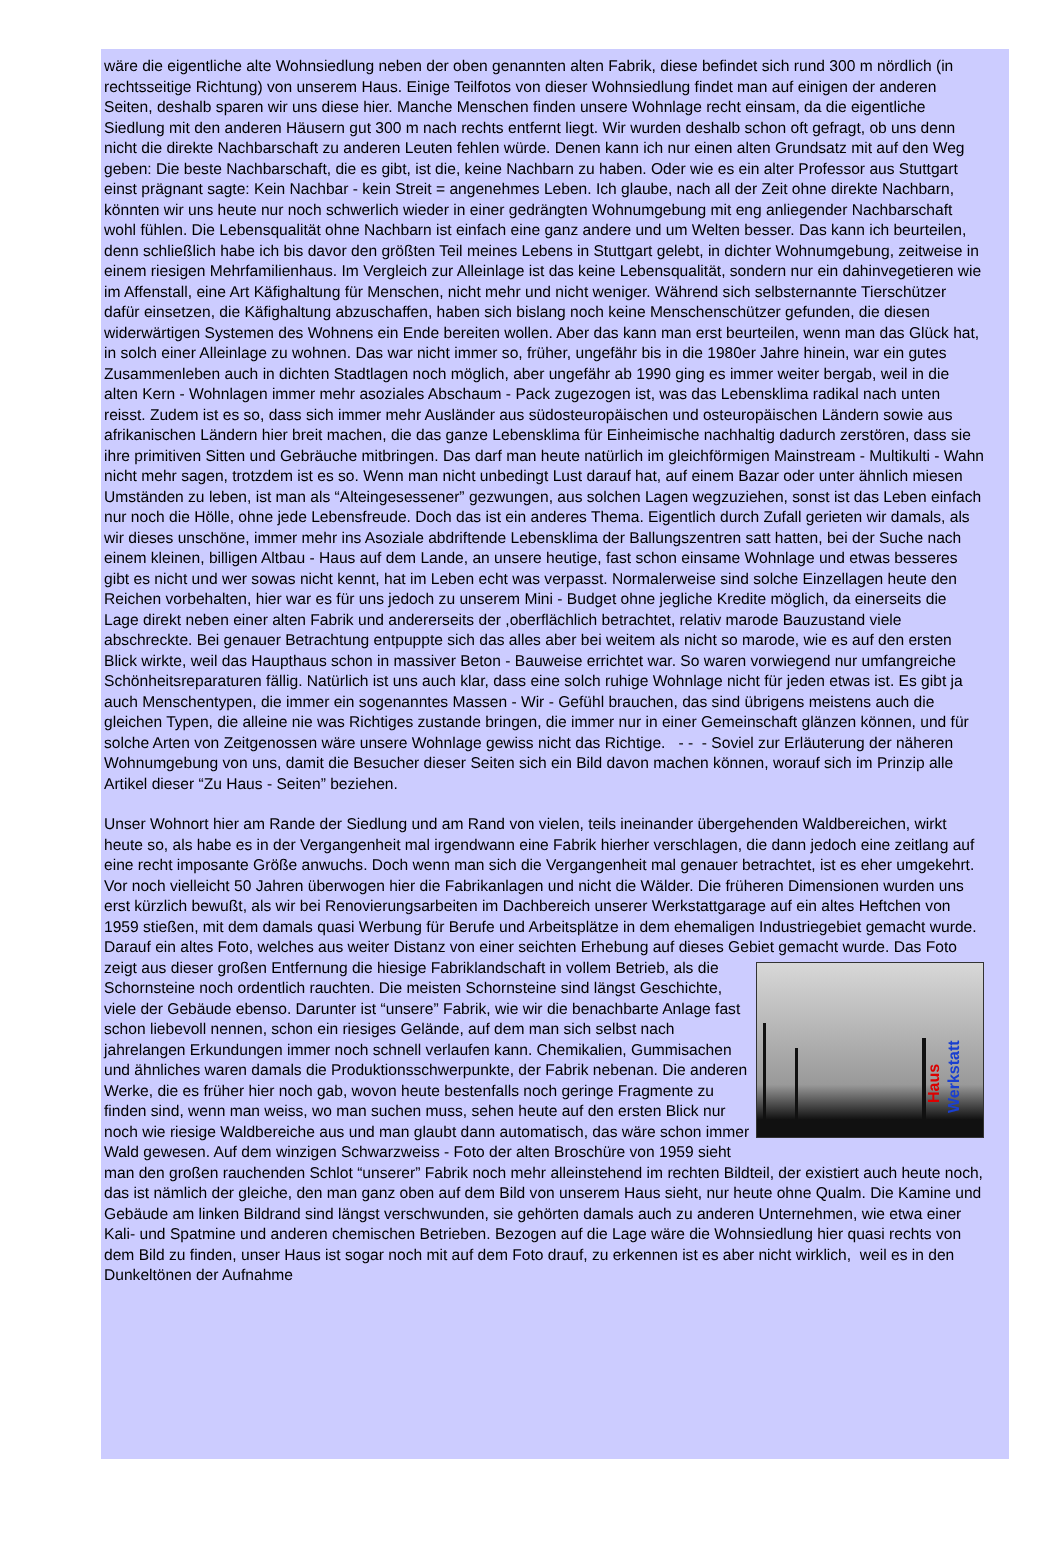wäre die eigentliche alte Wohnsiedlung neben der oben genannten alten Fabrik, diese befindet sich rund 300 m nördlich (in rechtsseitige Richtung) von unserem Haus. Einige Teilfotos von dieser Wohnsiedlung findet man auf einigen der anderen Seiten, deshalb sparen wir uns diese hier. Manche Menschen finden unsere Wohnlage recht einsam, da die eigentliche Siedlung mit den anderen Häusern gut 300 m nach rechts entfernt liegt. Wir wurden deshalb schon oft gefragt, ob uns denn nicht die direkte Nachbarschaft zu anderen Leuten fehlen würde. Denen kann ich nur einen alten Grundsatz mit auf den Weg geben: Die beste Nachbarschaft, die es gibt, ist die, keine Nachbarn zu haben. Oder wie es ein alter Professor aus Stuttgart einst prägnant sagte: Kein Nachbar - kein Streit = angenehmes Leben. Ich glaube, nach all der Zeit ohne direkte Nachbarn, könnten wir uns heute nur noch schwerlich wieder in einer gedrängten Wohnumgebung mit eng anliegender Nachbarschaft wohl fühlen. Die Lebensqualität ohne Nachbarn ist einfach eine ganz andere und um Welten besser. Das kann ich beurteilen, denn schließlich habe ich bis davor den größten Teil meines Lebens in Stuttgart gelebt, in dichter Wohnumgebung, zeitweise in einem riesigen Mehrfamilienhaus. Im Vergleich zur Alleinlage ist das keine Lebensqualität, sondern nur ein dahinvegetieren wie im Affenstall, eine Art Käfighaltung für Menschen, nicht mehr und nicht weniger. Während sich selbsternannte Tierschützer dafür einsetzen, die Käfighaltung abzuschaffen, haben sich bislang noch keine Menschenschützer gefunden, die diesen widerwärtigen Systemen des Wohnens ein Ende bereiten wollen. Aber das kann man erst beurteilen, wenn man das Glück hat, in solch einer Alleinlage zu wohnen. Das war nicht immer so, früher, ungefähr bis in die 1980er Jahre hinein, war ein gutes Zusammenleben auch in dichten Stadtlagen noch möglich, aber ungefähr ab 1990 ging es immer weiter bergab, weil in die alten Kern - Wohnlagen immer mehr asoziales Abschaum - Pack zugezogen ist, was das Lebensklima radikal nach unten reisst. Zudem ist es so, dass sich immer mehr Ausländer aus südosteuropäischen und osteuropäischen Ländern sowie aus afrikanischen Ländern hier breit machen, die das ganze Lebensklima für Einheimische nachhaltig dadurch zerstören, dass sie ihre primitiven Sitten und Gebräuche mitbringen. Das darf man heute natürlich im gleichförmigen Mainstream - Multikulti - Wahn nicht mehr sagen, trotzdem ist es so. Wenn man nicht unbedingt Lust darauf hat, auf einem Bazar oder unter ähnlich miesen Umständen zu leben, ist man als “Alteingesessener” gezwungen, aus solchen Lagen wegzuziehen, sonst ist das Leben einfach nur noch die Hölle, ohne jede Lebensfreude. Doch das ist ein anderes Thema. Eigentlich durch Zufall gerieten wir damals, als wir dieses unschöne, immer mehr ins Asoziale abdriftende Lebensklima der Ballungszentren satt hatten, bei der Suche nach einem kleinen, billigen Altbau - Haus auf dem Lande, an unsere heutige, fast schon einsame Wohnlage und etwas besseres gibt es nicht und wer sowas nicht kennt, hat im Leben echt was verpasst. Normalerweise sind solche Einzellagen heute den Reichen vorbehalten, hier war es für uns jedoch zu unserem Mini - Budget ohne jegliche Kredite möglich, da einerseits die Lage direkt neben einer alten Fabrik und andererseits der ,oberflächlich betrachtet, relativ marode Bauzustand viele abschreckte. Bei genauer Betrachtung entpuppte sich das alles aber bei weitem als nicht so marode, wie es auf den ersten Blick wirkte, weil das Haupthaus schon in massiver Beton - Bauweise errichtet war. So waren vorwiegend nur umfangreiche Schönheitsreparaturen fällig. Natürlich ist uns auch klar, dass eine solch ruhige Wohnlage nicht für jeden etwas ist. Es gibt ja auch Menschentypen, die immer ein sogenanntes Massen - Wir - Gefühl brauchen, das sind übrigens meistens auch die gleichen Typen, die alleine nie was Richtiges zustande bringen, die immer nur in einer Gemeinschaft glänzen können, und für solche Arten von Zeitgenossen wäre unsere Wohnlage gewiss nicht das Richtige. - - - Soviel zur Erläuterung der näheren Wohnumgebung von uns, damit die Besucher dieser Seiten sich ein Bild davon machen können, worauf sich im Prinzip alle Artikel dieser “Zu Haus - Seiten” beziehen.
Unser Wohnort hier am Rande der Siedlung und am Rand von vielen, teils ineinander übergehenden Waldbereichen, wirkt heute so, als habe es in der Vergangenheit mal irgendwann eine Fabrik hierher verschlagen, die dann jedoch eine zeitlang auf eine recht imposante Größe anwuchs. Doch wenn man sich die Vergangenheit mal genauer betrachtet, ist es eher umgekehrt. Vor noch vielleicht 50 Jahren überwogen hier die Fabrikanlagen und nicht die Wälder. Die früheren Dimensionen wurden uns erst kürzlich bewußt, als wir bei Renovierungsarbeiten im Dachbereich unserer Werkstattgarage auf ein altes Heftchen von 1959 stießen, mit dem damals quasi Werbung für Berufe und Arbeitsplätze in dem ehemaligen Industriegebiet gemacht wurde. Darauf ein altes Foto, welches aus weiter Distanz von einer seichten Erhebung auf dieses Gebiet gemacht wurde. Das Foto zeigt aus dieser großen Entfernung die hiesige Fabriklandschaft in vollem Betrieb, als die
Haus
Werkstatt
Schornsteine noch ordentlich rauchten. Die meisten Schornsteine sind längst Geschichte, viele der Gebäude ebenso. Darunter ist “unsere” Fabrik, wie wir die benachbarte Anlage fast schon liebevoll nennen, schon ein riesiges Gelände, auf dem man sich selbst nach jahrelangen Erkundungen immer noch schnell verlaufen kann. Chemikalien, Gummisachen und ähnliches waren damals die Produktionsschwerpunkte, der Fabrik nebenan. Die anderen Werke, die es früher hier noch gab, wovon heute bestenfalls noch geringe Fragmente zu finden sind, wenn man weiss, wo man suchen muss, sehen heute auf den ersten Blick nur noch wie riesige Waldbereiche aus und man glaubt dann automatisch, das wäre schon immer Wald gewesen. Auf dem winzigen Schwarzweiss - Foto der alten Broschüre von 1959 sieht man den großen rauchenden Schlot “unserer” Fabrik noch mehr alleinstehend im rechten Bildteil, der existiert auch heute noch, das ist nämlich der gleiche, den man ganz oben auf dem Bild von unserem Haus sieht, nur heute ohne Qualm. Die Kamine und Gebäude am linken Bildrand sind längst verschwunden, sie gehörten damals auch zu anderen Unternehmen, wie etwa einer Kali- und Spatmine und anderen chemischen Betrieben. Bezogen auf die Lage wäre die Wohnsiedlung hier quasi rechts von dem Bild zu finden, unser Haus ist sogar noch mit auf dem Foto drauf, zu erkennen ist es aber nicht wirklich, weil es in den Dunkeltönen der Aufnahme